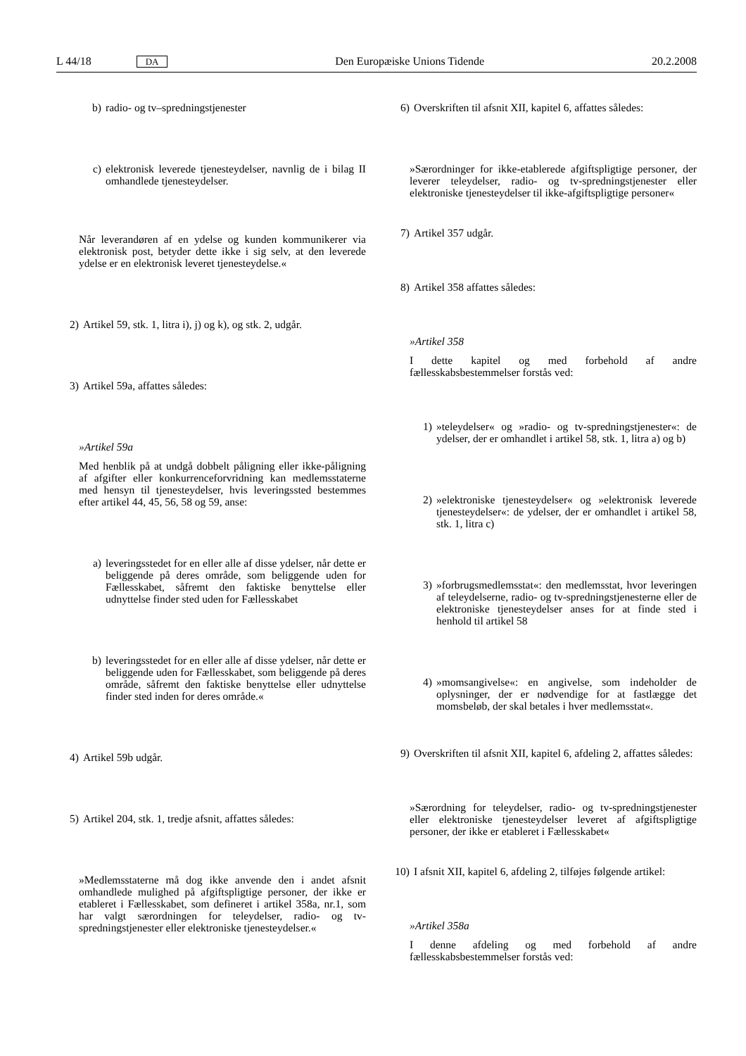L 44/18 DA Den Europæiske Unions Tidende 20.2.2008
b) radio- og tv–spredningstjenester
c) elektronisk leverede tjenesteydelser, navnlig de i bilag II omhandlede tjenesteydelser.
Når leverandøren af en ydelse og kunden kommunikerer via elektronisk post, betyder dette ikke i sig selv, at den leverede ydelse er en elektronisk leveret tjenesteydelse.«
2) Artikel 59, stk. 1, litra i), j) og k), og stk. 2, udgår.
3) Artikel 59a, affattes således:
»Artikel 59a
Med henblik på at undgå dobbelt påligning eller ikke-påligning af afgifter eller konkurrenceforvridning kan medlemsstaterne med hensyn til tjenesteydelser, hvis leveringssted bestemmes efter artikel 44, 45, 56, 58 og 59, anse:
a) leveringsstedet for en eller alle af disse ydelser, når dette er beliggende på deres område, som beliggende uden for Fællesskabet, såfremt den faktiske benyttelse eller udnyttelse finder sted uden for Fællesskabet
b) leveringsstedet for en eller alle af disse ydelser, når dette er beliggende uden for Fællesskabet, som beliggende på deres område, såfremt den faktiske benyttelse eller udnyttelse finder sted inden for deres område.«
4) Artikel 59b udgår.
5) Artikel 204, stk. 1, tredje afsnit, affattes således:
»Medlemsstaterne må dog ikke anvende den i andet afsnit omhandlede mulighed på afgiftspligtige personer, der ikke er etableret i Fællesskabet, som defineret i artikel 358a, nr.1, som har valgt særordningen for teleydelser, radio- og tv-spredningstjenester eller elektroniske tjenesteydelser.«
6) Overskriften til afsnit XII, kapitel 6, affattes således:
»Særordninger for ikke-etablerede afgiftspligtige personer, der leverer teleydelser, radio- og tv-spredningstjenester eller elektroniske tjenesteydelser til ikke-afgiftspligtige personer«
7) Artikel 357 udgår.
8) Artikel 358 affattes således:
»Artikel 358
I dette kapitel og med forbehold af andre fællesskabsbestemmelser forstås ved:
1) »teleydelser« og »radio- og tv-spredningstjenester«: de ydelser, der er omhandlet i artikel 58, stk. 1, litra a) og b)
2) »elektroniske tjenesteydelser« og »elektronisk leverede tjenesteydelser«: de ydelser, der er omhandlet i artikel 58, stk. 1, litra c)
3) »forbrugsmedlemsstat«: den medlemsstat, hvor leveringen af teleydelserne, radio- og tv-spredningstjenesterne eller de elektroniske tjenesteydelser anses for at finde sted i henhold til artikel 58
4) »momsangivelse«: en angivelse, som indeholder de oplysninger, der er nødvendige for at fastlægge det momsbeløb, der skal betales i hver medlemsstat«.
9) Overskriften til afsnit XII, kapitel 6, afdeling 2, affattes således:
»Særordning for teleydelser, radio- og tv-spredningstjenester eller elektroniske tjenesteydelser leveret af afgiftspligtige personer, der ikke er etableret i Fællesskabet«
10) I afsnit XII, kapitel 6, afdeling 2, tilføjes følgende artikel:
»Artikel 358a
I denne afdeling og med forbehold af andre fællesskabsbestemmelser forstås ved: